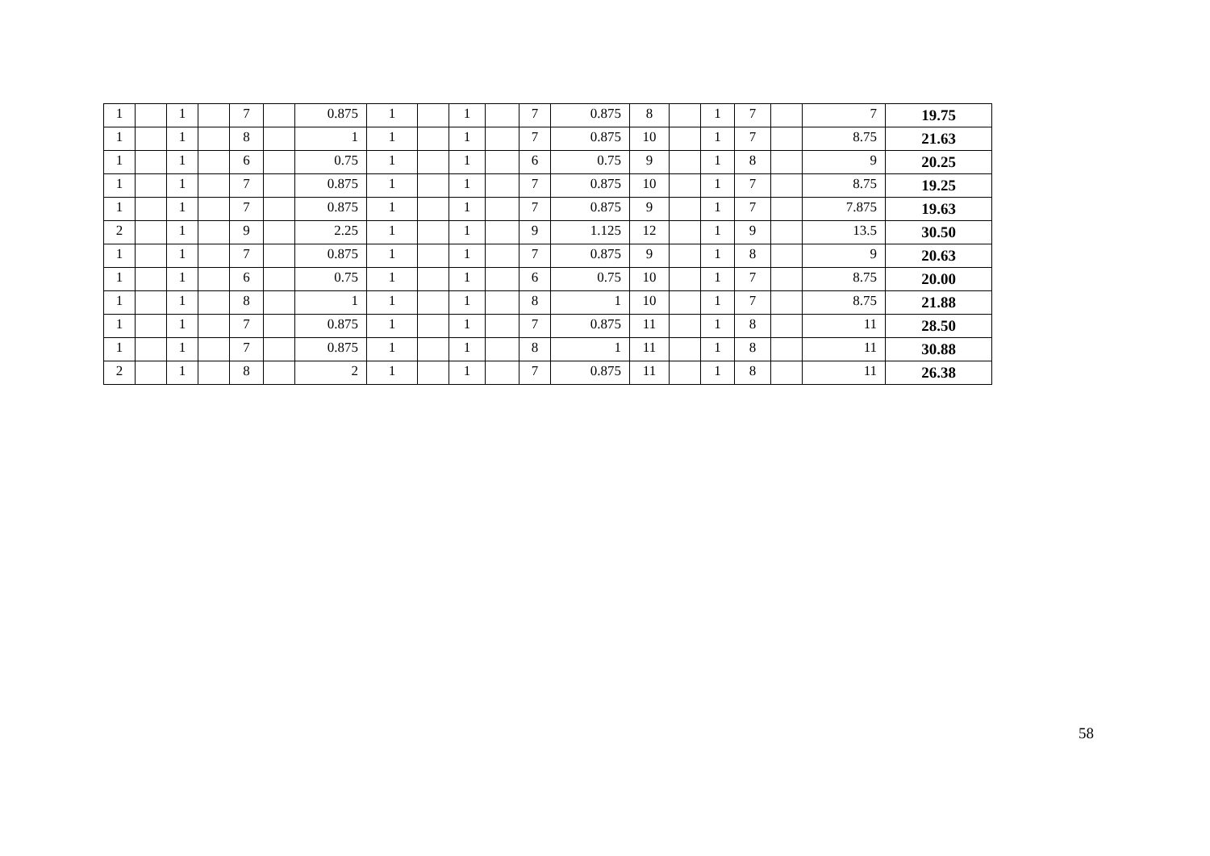| 1 | | 1 | | 7 | | 0.875 | 1 | | 1 | | 7 | 0.875 | 8 | | 1 | 7 | | 7 | 19.75 |
| 1 | | 1 | | 8 | | 1 | 1 | | 1 | | 7 | 0.875 | 10 | | 1 | 7 | | 8.75 | 21.63 |
| 1 | | 1 | | 6 | | 0.75 | 1 | | 1 | | 6 | 0.75 | 9 | | 1 | 8 | | 9 | 20.25 |
| 1 | | 1 | | 7 | | 0.875 | 1 | | 1 | | 7 | 0.875 | 10 | | 1 | 7 | | 8.75 | 19.25 |
| 1 | | 1 | | 7 | | 0.875 | 1 | | 1 | | 7 | 0.875 | 9 | | 1 | 7 | | 7.875 | 19.63 |
| 2 | | 1 | | 9 | | 2.25 | 1 | | 1 | | 9 | 1.125 | 12 | | 1 | 9 | | 13.5 | 30.50 |
| 1 | | 1 | | 7 | | 0.875 | 1 | | 1 | | 7 | 0.875 | 9 | | 1 | 8 | | 9 | 20.63 |
| 1 | | 1 | | 6 | | 0.75 | 1 | | 1 | | 6 | 0.75 | 10 | | 1 | 7 | | 8.75 | 20.00 |
| 1 | | 1 | | 8 | | 1 | 1 | | 1 | | 8 | 1 | 10 | | 1 | 7 | | 8.75 | 21.88 |
| 1 | | 1 | | 7 | | 0.875 | 1 | | 1 | | 7 | 0.875 | 11 | | 1 | 8 | | 11 | 28.50 |
| 1 | | 1 | | 7 | | 0.875 | 1 | | 1 | | 8 | 1 | 11 | | 1 | 8 | | 11 | 30.88 |
| 2 | | 1 | | 8 | | 2 | 1 | | 1 | | 7 | 0.875 | 11 | | 1 | 8 | | 11 | 26.38 |
58